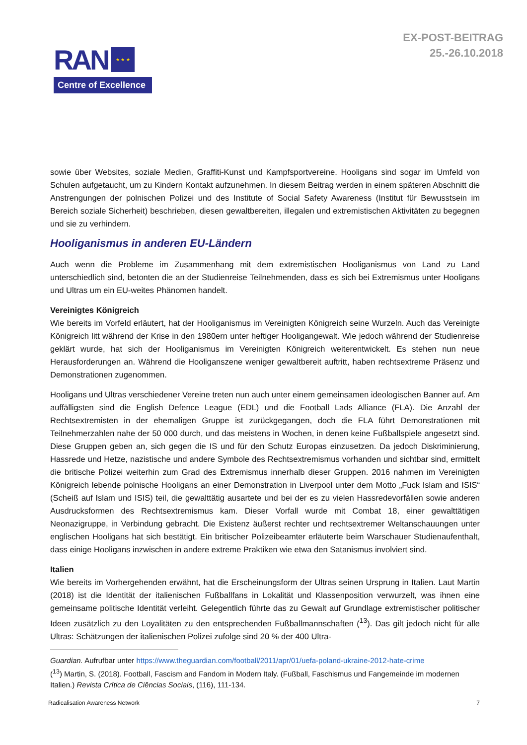RAN
★ ★ ★
Centre of Excellence
EX-POST-BEITRAG
25.-26.10.2018
sowie über Websites, soziale Medien, Graffiti-Kunst und Kampfsportvereine. Hooligans sind sogar im Umfeld von Schulen aufgetaucht, um zu Kindern Kontakt aufzunehmen. In diesem Beitrag werden in einem späteren Abschnitt die Anstrengungen der polnischen Polizei und des Institute of Social Safety Awareness (Institut für Bewusstsein im Bereich soziale Sicherheit) beschrieben, diesen gewaltbereiten, illegalen und extremistischen Aktivitäten zu begegnen und sie zu verhindern.
Hooliganismus in anderen EU-Ländern
Auch wenn die Probleme im Zusammenhang mit dem extremistischen Hooliganismus von Land zu Land unterschiedlich sind, betonten die an der Studienreise Teilnehmenden, dass es sich bei Extremismus unter Hooligans und Ultras um ein EU-weites Phänomen handelt.
Vereinigtes Königreich
Wie bereits im Vorfeld erläutert, hat der Hooliganismus im Vereinigten Königreich seine Wurzeln. Auch das Vereinigte Königreich litt während der Krise in den 1980ern unter heftiger Hooligangewalt. Wie jedoch während der Studienreise geklärt wurde, hat sich der Hooliganismus im Vereinigten Königreich weiterentwickelt. Es stehen nun neue Herausforderungen an. Während die Hooliganszene weniger gewaltbereit auftritt, haben rechtsextreme Präsenz und Demonstrationen zugenommen.
Hooligans und Ultras verschiedener Vereine treten nun auch unter einem gemeinsamen ideologischen Banner auf. Am auffälligsten sind die English Defence League (EDL) und die Football Lads Alliance (FLA). Die Anzahl der Rechtsextremisten in der ehemaligen Gruppe ist zurückgegangen, doch die FLA führt Demonstrationen mit Teilnehmerzahlen nahe der 50 000 durch, und das meistens in Wochen, in denen keine Fußballspiele angesetzt sind. Diese Gruppen geben an, sich gegen die IS und für den Schutz Europas einzusetzen. Da jedoch Diskriminierung, Hassrede und Hetze, nazistische und andere Symbole des Rechtsextremismus vorhanden und sichtbar sind, ermittelt die britische Polizei weiterhin zum Grad des Extremismus innerhalb dieser Gruppen. 2016 nahmen im Vereinigten Königreich lebende polnische Hooligans an einer Demonstration in Liverpool unter dem Motto „Fuck Islam and ISIS“ (Scheiß auf Islam und ISIS) teil, die gewalttätig ausartete und bei der es zu vielen Hassredevorfällen sowie anderen Ausdrucksformen des Rechtsextremismus kam. Dieser Vorfall wurde mit Combat 18, einer gewalttätigen Neonazigruppe, in Verbindung gebracht. Die Existenz äußerst rechter und rechtsextremer Weltanschauungen unter englischen Hooligans hat sich bestätigt. Ein britischer Polizeibeamter erläuterte beim Warschauer Studienaufenthalt, dass einige Hooligans inzwischen in andere extreme Praktiken wie etwa den Satanismus involviert sind.
Italien
Wie bereits im Vorhergehenden erwähnt, hat die Erscheinungsform der Ultras seinen Ursprung in Italien. Laut Martin (2018) ist die Identität der italienischen Fußballfans in Lokalität und Klassenposition verwurzelt, was ihnen eine gemeinsame politische Identität verleiht. Gelegentlich führte das zu Gewalt auf Grundlage extremistischer politischer Ideen zusätzlich zu den Loyalitäten zu den entsprechenden Fußballmannschaften (<sup>13</sup>). Das gilt jedoch nicht für alle Ultras: Schätzungen der italienischen Polizei zufolge sind 20 % der 400 Ultra-
Guardian. Aufrufbar unter https://www.theguardian.com/football/2011/apr/01/uefa-poland-ukraine-2012-hate-crime
(<sup>13</sup>) Martin, S. (2018). Football, Fascism and Fandom in Modern Italy. (Fußball, Faschismus und Fangemeinde im modernen Italien.) Revista Crítica de Ciências Sociais, (116), 111-134.
Radicalisation Awareness Network 7